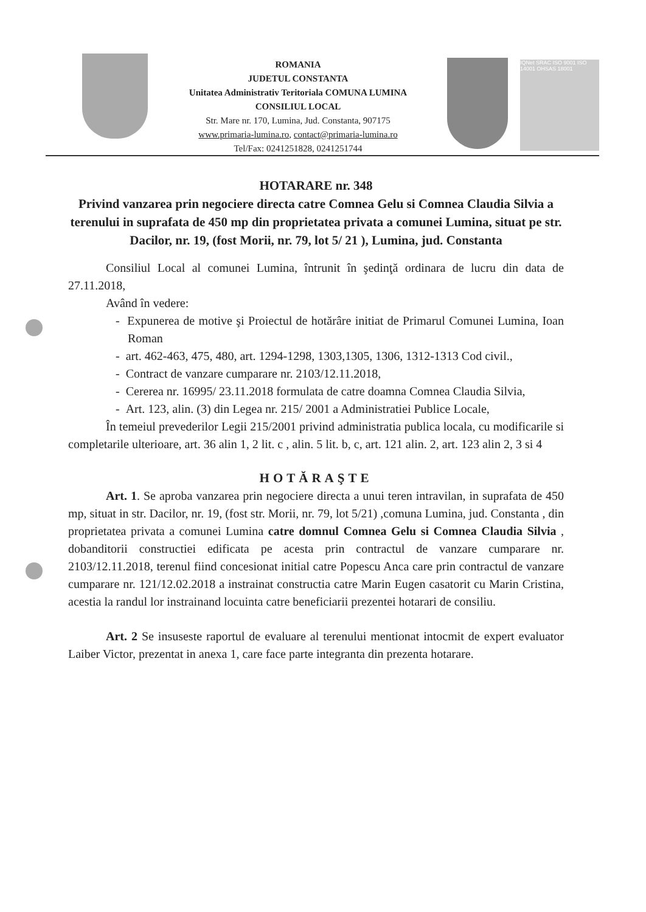ROMANIA
JUDETUL CONSTANTA
Unitatea Administrativ Teritoriala COMUNA LUMINA
CONSILIUL LOCAL
Str. Mare nr. 170, Lumina, Jud. Constanta, 907175
www.primaria-lumina.ro, contact@primaria-lumina.ro
Tel/Fax: 0241251828, 0241251744
IQNet SRAC ISO 9001 ISO 14001 OHSAS 18001
HOTARARE nr. 348
Privind vanzarea prin negociere directa catre Comnea Gelu si Comnea Claudia Silvia a terenului in suprafata de 450 mp din proprietatea privata a comunei Lumina, situat pe str. Dacilor, nr. 19, (fost Morii, nr. 79, lot 5/ 21 ), Lumina, jud. Constanta
Consiliul Local al comunei Lumina, întrunit în şedinţă ordinara de lucru din data de 27.11.2018,
Având în vedere:
- Expunerea de motive şi Proiectul de hotărâre initiat de Primarul Comunei Lumina, Ioan Roman
- art. 462-463, 475, 480, art. 1294-1298, 1303,1305, 1306, 1312-1313 Cod civil.,
- Contract de vanzare cumparare nr. 2103/12.11.2018,
- Cererea nr. 16995/ 23.11.2018 formulata de catre doamna Comnea Claudia Silvia,
- Art. 123, alin. (3) din Legea nr. 215/ 2001 a Administratiei Publice Locale,
În temeiul prevederilor Legii 215/2001 privind administratia publica locala, cu modificarile si completarile ulterioare, art. 36 alin 1, 2 lit. c , alin. 5 lit. b, c, art. 121 alin. 2, art. 123 alin 2, 3 si 4
HOTĂRAŞTE
Art. 1. Se aproba vanzarea prin negociere directa a unui teren intravilan, in suprafata de 450 mp, situat in str. Dacilor, nr. 19, (fost str. Morii, nr. 79, lot 5/21) ,comuna Lumina, jud. Constanta , din proprietatea privata a comunei Lumina catre domnul Comnea Gelu si Comnea Claudia Silvia , dobanditorii constructiei edificata pe acesta prin contractul de vanzare cumparare nr. 2103/12.11.2018, terenul fiind concesionat initial catre Popescu Anca care prin contractul de vanzare cumparare nr. 121/12.02.2018 a instrainat constructia catre Marin Eugen casatorit cu Marin Cristina, acestia la randul lor instrainand locuinta catre beneficiarii prezentei hotarari de consiliu.
Art. 2 Se insuseste raportul de evaluare al terenului mentionat intocmit de expert evaluator Laiber Victor, prezentat in anexa 1, care face parte integranta din prezenta hotarare.